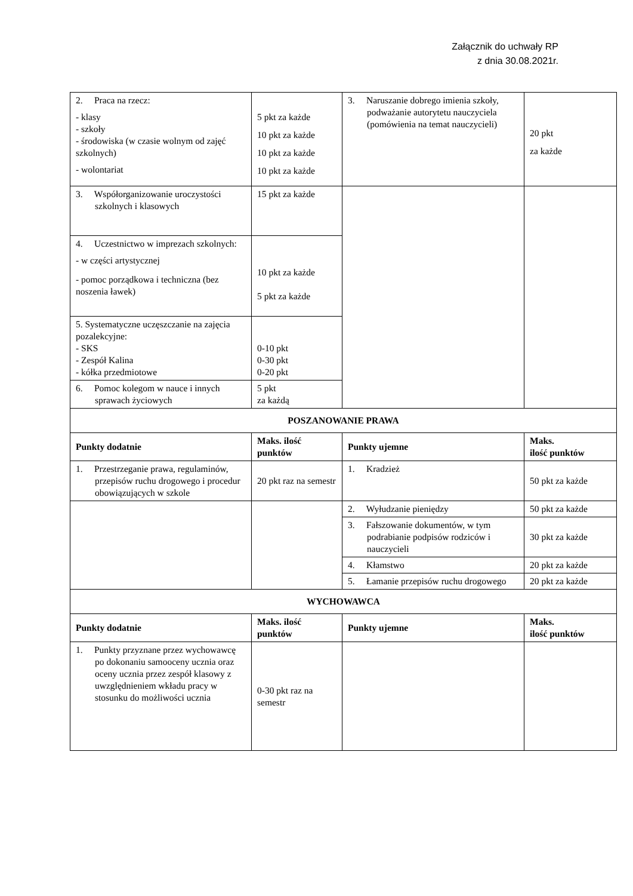Załącznik do uchwały RP
z dnia 30.08.2021r.
| 2. Praca na rzecz: - klasy - szkoły - środowiska (w czasie wolnym od zajęć szkolnych) - wolontariat | 5 pkt za każde 10 pkt za każde 10 pkt za każde 10 pkt za każde | 3. Naruszanie dobrego imienia szkoły, podważanie autorytetu nauczyciela (pomówienia na temat nauczycieli) | 20 pkt za każde |
| 3. Współorganizowanie uroczystości szkolnych i klasowych | 15 pkt za każde | | |
| 4. Uczestnictwo w imprezach szkolnych: - w części artystycznej - pomoc porządkowa i techniczna (bez noszenia ławek) | 10 pkt za każde 5 pkt za każde | | |
| 5. Systematyczne uczęszczanie na zajęcia pozalekcyjne: - SKS - Zespół Kalina - kółka przedmiotowe | 0-10 pkt 0-30 pkt 0-20 pkt | | |
| 6. Pomoc kolegom w nauce i innych sprawach życiowych | 5 pkt za każdą | | |
| POSZANOWANIE PRAWA | | | |
| Punkty dodatnie | Maks. ilość punktów | Punkty ujemne | Maks. ilość punktów |
| 1. Przestrzeganie prawa, regulaminów, przepisów ruchu drogowego i procedur obowiązujących w szkole | 20 pkt raz na semestr | 1. Kradzież | 50 pkt za każde |
| | | 2. Wyłudzanie pieniędzy | 50 pkt za każde |
| | | 3. Fałszowanie dokumentów, w tym podrabianie podpisów rodziców i nauczycieli | 30 pkt za każde |
| | | 4. Kłamstwo | 20 pkt za każde |
| | | 5. Łamanie przepisów ruchu drogowego | 20 pkt za każde |
| WYCHOWAWCA | | | |
| Punkty dodatnie | Maks. ilość punktów | Punkty ujemne | Maks. ilość punktów |
| 1. Punkty przyznane przez wychowawcę po dokonaniu samooceny ucznia oraz oceny ucznia przez zespół klasowy z uwzględnieniem wkładu pracy w stosunku do możliwości ucznia | 0-30 pkt raz na semestr | | |